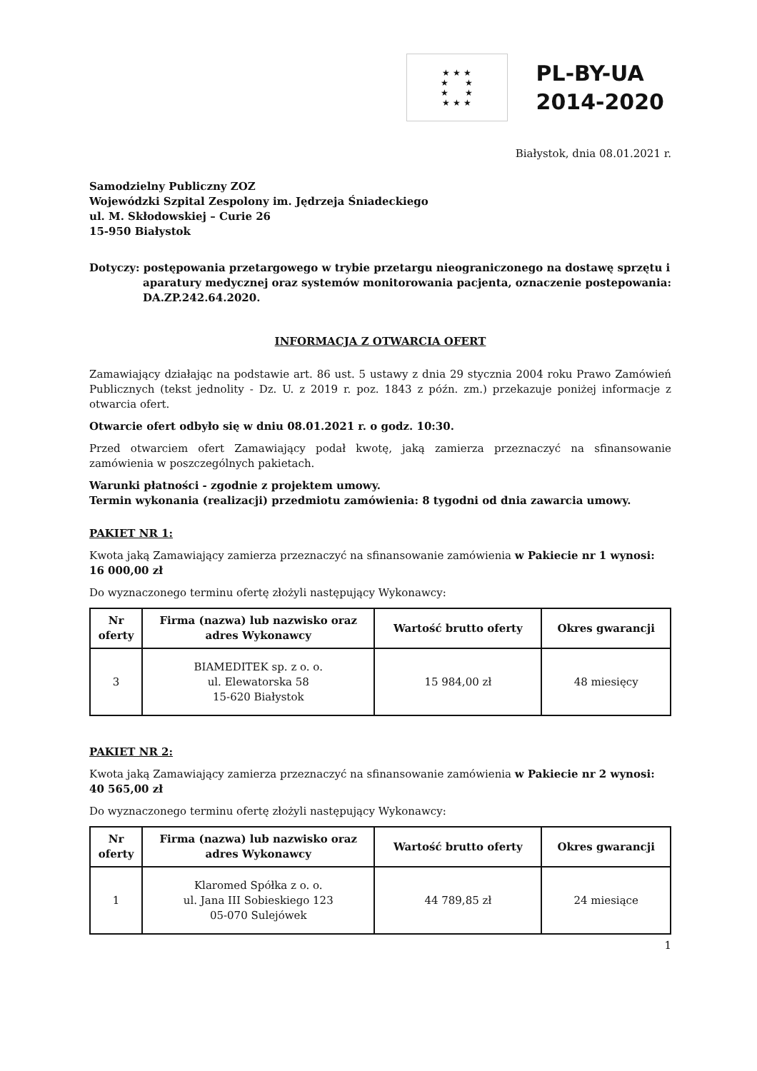★ ★ ★
★ ★
★ ★
★ ★ ★
PL-BY-UA
2014-2020
Białystok, dnia 08.01.2021 r.
Samodzielny Publiczny ZOZ
Wojewódzki Szpital Zespolony im. Jędrzeja Śniadeckiego
ul. M. Skłodowskiej – Curie 26
15-950 Białystok
Dotyczy: postępowania przetargowego w trybie przetargu nieograniczonego na dostawę sprzętu i aparatury medycznej oraz systemów monitorowania pacjenta, oznaczenie postepowania: DA.ZP.242.64.2020.
INFORMACJA Z OTWARCIA OFERT
Zamawiający działając na podstawie art. 86 ust. 5 ustawy z dnia 29 stycznia 2004 roku Prawo Zamówień Publicznych (tekst jednolity - Dz. U. z 2019 r. poz. 1843 z późn. zm.) przekazuje poniżej informacje z otwarcia ofert.
Otwarcie ofert odbyło się w dniu 08.01.2021 r. o godz. 10:30.
Przed otwarciem ofert Zamawiający podał kwotę, jaką zamierza przeznaczyć na sfinansowanie zamówienia w poszczególnych pakietach.
Warunki płatności - zgodnie z projektem umowy.
Termin wykonania (realizacji) przedmiotu zamówienia: 8 tygodni od dnia zawarcia umowy.
PAKIET NR 1:
Kwota jaką Zamawiający zamierza przeznaczyć na sfinansowanie zamówienia w Pakiecie nr 1 wynosi: 16 000,00 zł
Do wyznaczonego terminu ofertę złożyli następujący Wykonawcy:
| Nr oferty | Firma (nazwa) lub nazwisko oraz adres Wykonawcy | Wartość brutto oferty | Okres gwarancji |
| --- | --- | --- | --- |
| 3 | BIAMEDITEK sp. z o. o. ul. Elewatorska 58 15-620 Białystok | 15 984,00 zł | 48 miesięcy |
PAKIET NR 2:
Kwota jaką Zamawiający zamierza przeznaczyć na sfinansowanie zamówienia w Pakiecie nr 2 wynosi: 40 565,00 zł
Do wyznaczonego terminu ofertę złożyli następujący Wykonawcy:
| Nr oferty | Firma (nazwa) lub nazwisko oraz adres Wykonawcy | Wartość brutto oferty | Okres gwarancji |
| --- | --- | --- | --- |
| 1 | Klaromed Spółka z o. o. ul. Jana III Sobieskiego 123 05-070 Sulejówek | 44 789,85 zł | 24 miesiące |
1